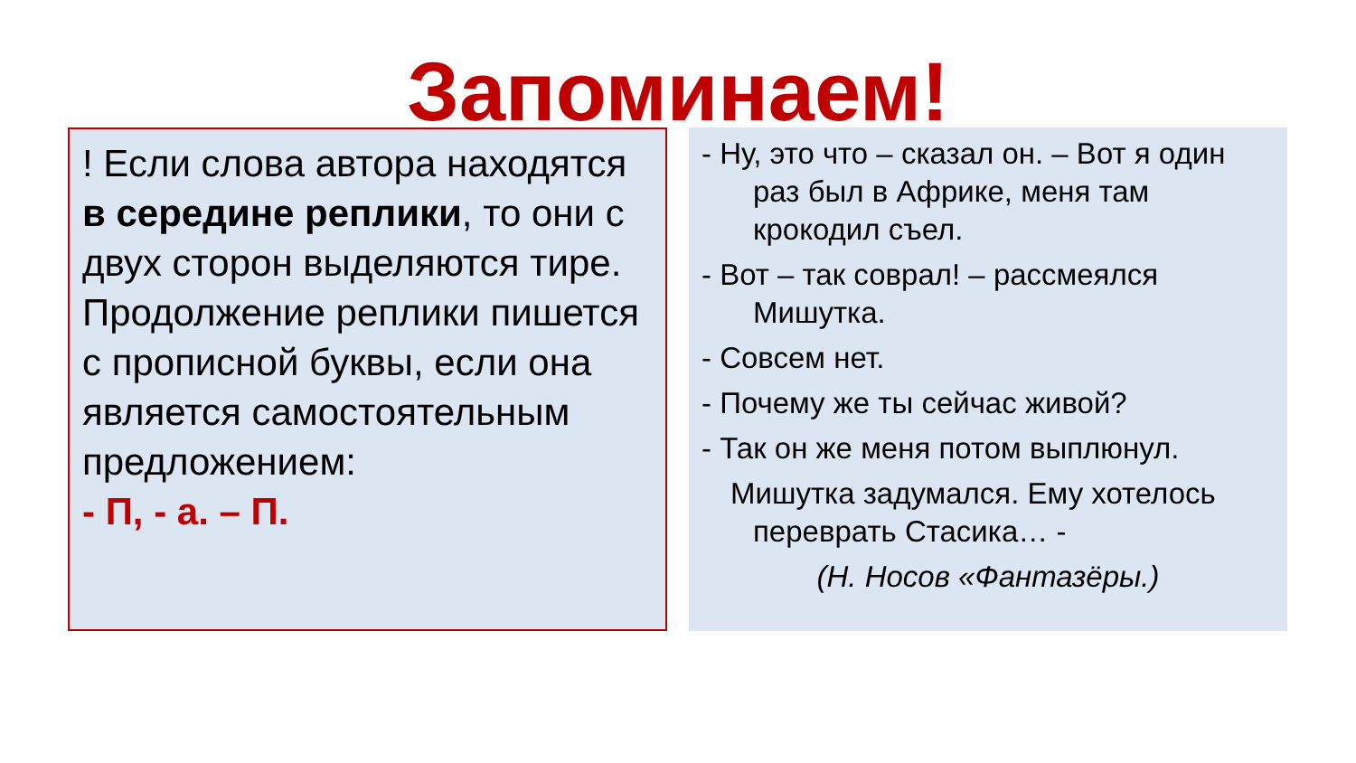Запоминаем!
! Если слова автора находятся в середине реплики, то они с двух сторон выделяются тире. Продолжение реплики пишется с прописной буквы, если она является самостоятельным предложением:
- П, - а. – П.
- Ну, это что – сказал он. – Вот я один раз был в Африке, меня там крокодил съел.
- Вот – так соврал! – рассмеялся Мишутка.
- Совсем нет.
- Почему же ты сейчас живой?
- Так он же меня потом выплюнул.
Мишутка задумался. Ему хотелось переврать Стасика… -
(Н. Носов «Фантазёры.)